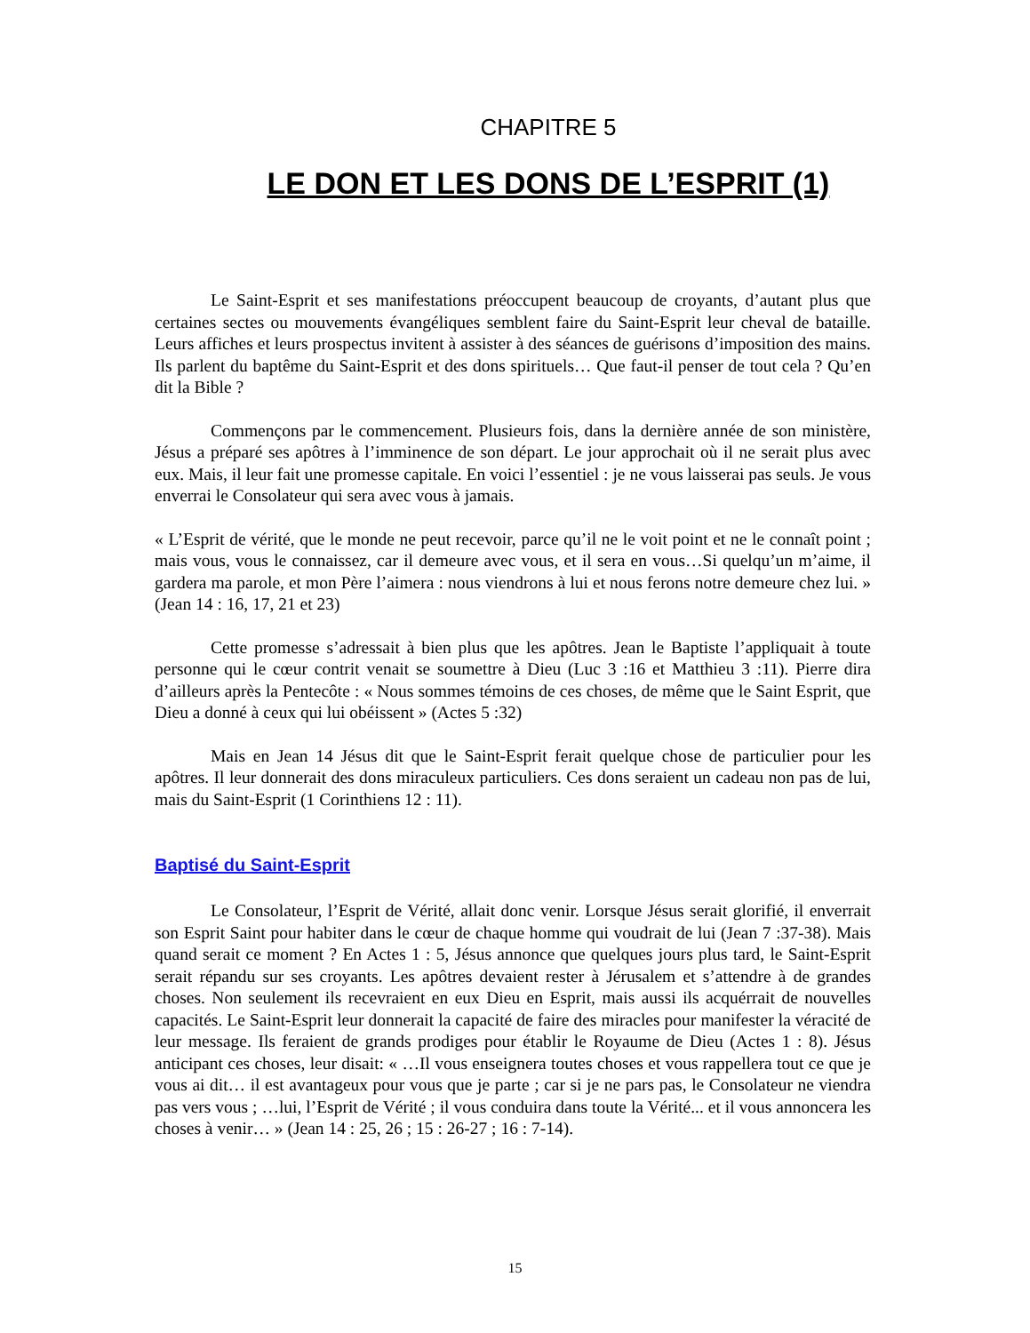CHAPITRE 5
LE DON ET LES DONS DE L’ESPRIT (1)
Le Saint-Esprit et ses manifestations préoccupent beaucoup de croyants, d’autant plus que certaines sectes ou mouvements évangéliques semblent faire du Saint-Esprit leur cheval de bataille. Leurs affiches et leurs prospectus invitent à assister à des séances de guérisons d’imposition des mains. Ils parlent du baptême du Saint-Esprit et des dons spirituels… Que faut-il penser de tout cela ? Qu’en dit la Bible ?
Commençons par le commencement. Plusieurs fois, dans la dernière année de son ministère, Jésus a préparé ses apôtres à l’imminence de son départ. Le jour approchait où il ne serait plus avec eux. Mais, il leur fait une promesse capitale. En voici l’essentiel : je ne vous laisserai pas seuls. Je vous enverrai le Consolateur qui sera avec vous à jamais.
« L’Esprit de vérité, que le monde ne peut recevoir, parce qu’il ne le voit point et ne le connaît point ; mais vous, vous le connaissez, car il demeure avec vous, et il sera en vous…Si quelqu’un m’aime, il gardera ma parole, et mon Père l’aimera : nous viendrons à lui et nous ferons notre demeure chez lui. » (Jean 14 : 16, 17, 21 et 23)
Cette promesse s’adressait à bien plus que les apôtres. Jean le Baptiste l’appliquait à toute personne qui le cœur contrit venait se soumettre à Dieu (Luc 3 :16 et Matthieu 3 :11). Pierre dira d’ailleurs après la Pentecôte : « Nous sommes témoins de ces choses, de même que le Saint Esprit, que Dieu a donné à ceux qui lui obéissent » (Actes 5 :32)
Mais en Jean 14 Jésus dit que le Saint-Esprit ferait quelque chose de particulier pour les apôtres. Il leur donnerait des dons miraculeux particuliers. Ces dons seraient un cadeau non pas de lui, mais du Saint-Esprit (1 Corinthiens 12 : 11).
Baptisé du Saint-Esprit
Le Consolateur, l’Esprit de Vérité, allait donc venir. Lorsque Jésus serait glorifié, il enverrait son Esprit Saint pour habiter dans le cœur de chaque homme qui voudrait de lui (Jean 7 :37-38). Mais quand serait ce moment ? En Actes 1 : 5, Jésus annonce que quelques jours plus tard, le Saint-Esprit serait répandu sur ses croyants. Les apôtres devaient rester à Jérusalem et s’attendre à de grandes choses. Non seulement ils recevraient en eux Dieu en Esprit, mais aussi ils acquérrait de nouvelles capacités. Le Saint-Esprit leur donnerait la capacité de faire des miracles pour manifester la véracité de leur message. Ils feraient de grands prodiges pour établir le Royaume de Dieu (Actes 1 : 8). Jésus anticipant ces choses, leur disait: « …Il vous enseignera toutes choses et vous rappellera tout ce que je vous ai dit… il est avantageux pour vous que je parte ; car si je ne pars pas, le Consolateur ne viendra pas vers vous ; …lui, l’Esprit de Vérité ; il vous conduira dans toute la Vérité... et il vous annoncera les choses à venir… » (Jean 14 : 25, 26 ; 15 : 26-27 ; 16 : 7-14).
15